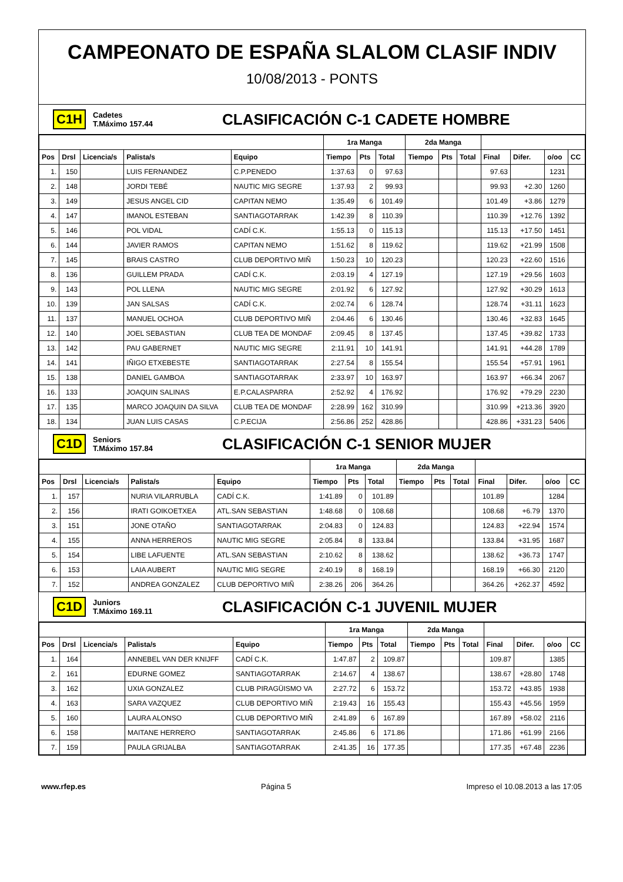CAMPEONATO DE ESPAÑA SLALOM CLASIF INDIV
10/08/2013 - PONTS
C1H Cadetes
T.Máximo 157.44 CLASIFICACIÓN C-1 CADETE HOMBRE
| | | | | | 1ra Manga | | | 2da Manga | | | | | | |
| --- | --- | --- | --- | --- | --- | --- | --- | --- | --- | --- | --- | --- | --- | --- |
| Pos | Drsl | Licencia/s | Palista/s | Equipo | Tiempo | Pts | Total | Tiempo | Pts | Total | Final | Difer. | o/oo | CC |
| 1. | 150 | | LUIS FERNANDEZ | C.P.PENEDO | 1:37.63 | 0 | 97.63 | | | | 97.63 | | 1231 | |
| 2. | 148 | | JORDI TEBÉ | NAUTIC MIG SEGRE | 1:37.93 | 2 | 99.93 | | | | 99.93 | +2.30 | 1260 | |
| 3. | 149 | | JESUS ANGEL CID | CAPITAN NEMO | 1:35.49 | 6 | 101.49 | | | | 101.49 | +3.86 | 1279 | |
| 4. | 147 | | IMANOL ESTEBAN | SANTIAGOTARRAK | 1:42.39 | 8 | 110.39 | | | | 110.39 | +12.76 | 1392 | |
| 5. | 146 | | POL VIDAL | CADÍ C.K. | 1:55.13 | 0 | 115.13 | | | | 115.13 | +17.50 | 1451 | |
| 6. | 144 | | JAVIER RAMOS | CAPITAN NEMO | 1:51.62 | 8 | 119.62 | | | | 119.62 | +21.99 | 1508 | |
| 7. | 145 | | BRAIS CASTRO | CLUB DEPORTIVO MIÑ | 1:50.23 | 10 | 120.23 | | | | 120.23 | +22.60 | 1516 | |
| 8. | 136 | | GUILLEM PRADA | CADÍ C.K. | 2:03.19 | 4 | 127.19 | | | | 127.19 | +29.56 | 1603 | |
| 9. | 143 | | POL LLENA | NAUTIC MIG SEGRE | 2:01.92 | 6 | 127.92 | | | | 127.92 | +30.29 | 1613 | |
| 10. | 139 | | JAN SALSAS | CADÍ C.K. | 2:02.74 | 6 | 128.74 | | | | 128.74 | +31.11 | 1623 | |
| 11. | 137 | | MANUEL OCHOA | CLUB DEPORTIVO MIÑ | 2:04.46 | 6 | 130.46 | | | | 130.46 | +32.83 | 1645 | |
| 12. | 140 | | JOEL SEBASTIAN | CLUB TEA DE MONDAF | 2:09.45 | 8 | 137.45 | | | | 137.45 | +39.82 | 1733 | |
| 13. | 142 | | PAU GABERNET | NAUTIC MIG SEGRE | 2:11.91 | 10 | 141.91 | | | | 141.91 | +44.28 | 1789 | |
| 14. | 141 | | IÑIGO ETXEBESTE | SANTIAGOTARRAK | 2:27.54 | 8 | 155.54 | | | | 155.54 | +57.91 | 1961 | |
| 15. | 138 | | DANIEL GAMBOA | SANTIAGOTARRAK | 2:33.97 | 10 | 163.97 | | | | 163.97 | +66.34 | 2067 | |
| 16. | 133 | | JOAQUIN SALINAS | E.P.CALASPARRA | 2:52.92 | 4 | 176.92 | | | | 176.92 | +79.29 | 2230 | |
| 17. | 135 | | MARCO JOAQUIN DA SILVA | CLUB TEA DE MONDAF | 2:28.99 | 162 | 310.99 | | | | 310.99 | +213.36 | 3920 | |
| 18. | 134 | | JUAN LUIS CASAS | C.P.ECIJA | 2:56.86 | 252 | 428.86 | | | | 428.86 | +331.23 | 5406 | |
C1D Seniors
T.Máximo 157.84 CLASIFICACIÓN C-1 SENIOR MUJER
| | | | | | 1ra Manga | | | 2da Manga | | | | | | |
| --- | --- | --- | --- | --- | --- | --- | --- | --- | --- | --- | --- | --- | --- | --- |
| Pos | Drsl | Licencia/s | Palista/s | Equipo | Tiempo | Pts | Total | Tiempo | Pts | Total | Final | Difer. | o/oo | CC |
| 1. | 157 | | NURIA VILARRUBLA | CADÍ C.K. | 1:41.89 | 0 | 101.89 | | | | 101.89 | | 1284 | |
| 2. | 156 | | IRATI GOIKOETXEA | ATL.SAN SEBASTIAN | 1:48.68 | 0 | 108.68 | | | | 108.68 | +6.79 | 1370 | |
| 3. | 151 | | JONE OTAÑO | SANTIAGOTARRAK | 2:04.83 | 0 | 124.83 | | | | 124.83 | +22.94 | 1574 | |
| 4. | 155 | | ANNA HERREROS | NAUTIC MIG SEGRE | 2:05.84 | 8 | 133.84 | | | | 133.84 | +31.95 | 1687 | |
| 5. | 154 | | LIBE LAFUENTE | ATL.SAN SEBASTIAN | 2:10.62 | 8 | 138.62 | | | | 138.62 | +36.73 | 1747 | |
| 6. | 153 | | LAIA AUBERT | NAUTIC MIG SEGRE | 2:40.19 | 8 | 168.19 | | | | 168.19 | +66.30 | 2120 | |
| 7. | 152 | | ANDREA GONZALEZ | CLUB DEPORTIVO MIÑ | 2:38.26 | 206 | 364.26 | | | | 364.26 | +262.37 | 4592 | |
C1D Juniors
T.Máximo 169.11 CLASIFICACIÓN C-1 JUVENIL MUJER
| | | | | | 1ra Manga | | | 2da Manga | | | | | | |
| --- | --- | --- | --- | --- | --- | --- | --- | --- | --- | --- | --- | --- | --- | --- |
| Pos | Drsl | Licencia/s | Palista/s | Equipo | Tiempo | Pts | Total | Tiempo | Pts | Total | Final | Difer. | o/oo | CC |
| 1. | 164 | | ANNEBEL VAN DER KNIJFF | CADÍ C.K. | 1:47.87 | 2 | 109.87 | | | | 109.87 | | 1385 | |
| 2. | 161 | | EDURNE GOMEZ | SANTIAGOTARRAK | 2:14.67 | 4 | 138.67 | | | | 138.67 | +28.80 | 1748 | |
| 3. | 162 | | UXIA GONZALEZ | CLUB PIRAGÜISMO VA | 2:27.72 | 6 | 153.72 | | | | 153.72 | +43.85 | 1938 | |
| 4. | 163 | | SARA VAZQUEZ | CLUB DEPORTIVO MIÑ | 2:19.43 | 16 | 155.43 | | | | 155.43 | +45.56 | 1959 | |
| 5. | 160 | | LAURA ALONSO | CLUB DEPORTIVO MIÑ | 2:41.89 | 6 | 167.89 | | | | 167.89 | +58.02 | 2116 | |
| 6. | 158 | | MAITANE HERRERO | SANTIAGOTARRAK | 2:45.86 | 6 | 171.86 | | | | 171.86 | +61.99 | 2166 | |
| 7. | 159 | | PAULA GRIJALBA | SANTIAGOTARRAK | 2:41.35 | 16 | 177.35 | | | | 177.35 | +67.48 | 2236 | |
www.rfep.es Página 5 Impreso el 10.08.2013 a las 17:05